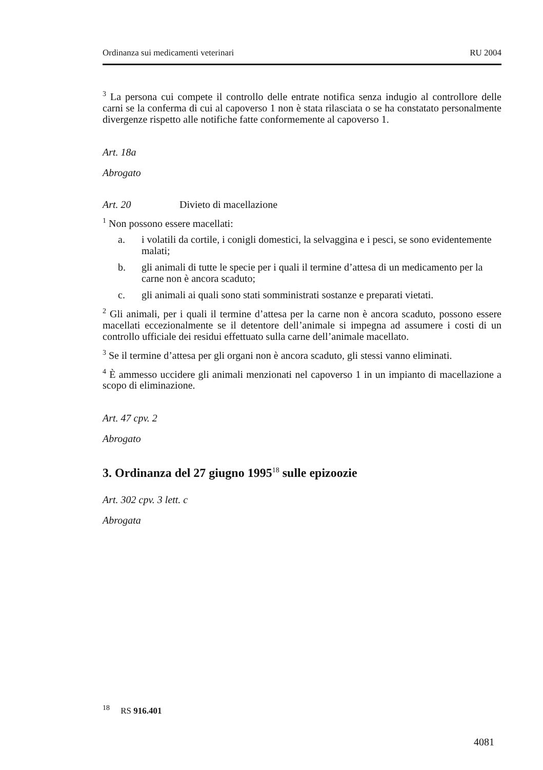Ordinanza sui medicamenti veterinari RU 2004
<sup>3</sup> La persona cui compete il controllo delle entrate notifica senza indugio al controllore delle carni se la conferma di cui al capoverso 1 non è stata rilasciata o se ha constatato personalmente divergenze rispetto alle notifiche fatte conformemente al capoverso 1.
Art. 18a
Abrogato
Art. 20 Divieto di macellazione
<sup>1</sup> Non possono essere macellati:
a. i volatili da cortile, i conigli domestici, la selvaggina e i pesci, se sono evidentemente malati;
b. gli animali di tutte le specie per i quali il termine d’attesa di un medicamento per la carne non è ancora scaduto;
c. gli animali ai quali sono stati somministrati sostanze e preparati vietati.
<sup>2</sup> Gli animali, per i quali il termine d’attesa per la carne non è ancora scaduto, possono essere macellati eccezionalmente se il detentore dell’animale si impegna ad assumere i costi di un controllo ufficiale dei residui effettuato sulla carne dell’animale macellato.
<sup>3</sup> Se il termine d’attesa per gli organi non è ancora scaduto, gli stessi vanno eliminati.
<sup>4</sup> È ammesso uccidere gli animali menzionati nel capoverso 1 in un impianto di macellazione a scopo di eliminazione.
Art. 47 cpv. 2
Abrogato
3. Ordinanza del 27 giugno 1995<sup>18</sup> sulle epizoozie
Art. 302 cpv. 3 lett. c
Abrogata
<sup>18</sup> RS 916.401
4081